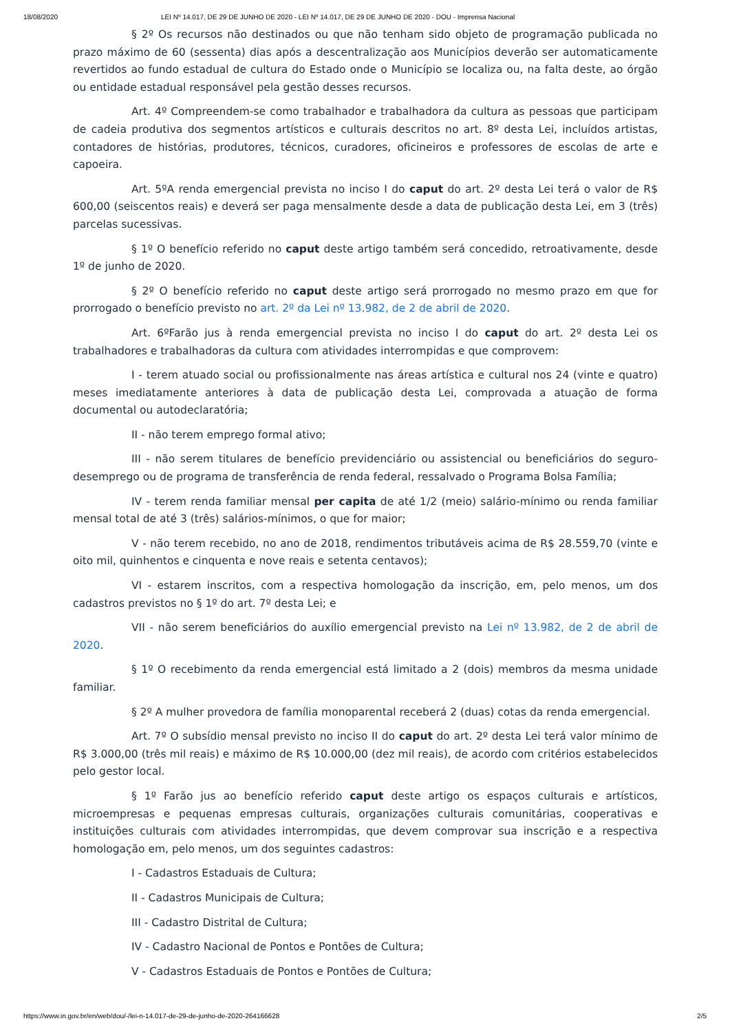18/08/2020 LEI Nº 14.017, DE 29 DE JUNHO DE 2020 - LEI Nº 14.017, DE 29 DE JUNHO DE 2020 - DOU - Imprensa Nacional
§ 2º Os recursos não destinados ou que não tenham sido objeto de programação publicada no prazo máximo de 60 (sessenta) dias após a descentralização aos Municípios deverão ser automaticamente revertidos ao fundo estadual de cultura do Estado onde o Município se localiza ou, na falta deste, ao órgão ou entidade estadual responsável pela gestão desses recursos.
Art. 4º Compreendem-se como trabalhador e trabalhadora da cultura as pessoas que participam de cadeia produtiva dos segmentos artísticos e culturais descritos no art. 8º desta Lei, incluídos artistas, contadores de histórias, produtores, técnicos, curadores, oficineiros e professores de escolas de arte e capoeira.
Art. 5ºA renda emergencial prevista no inciso I do caput do art. 2º desta Lei terá o valor de R$ 600,00 (seiscentos reais) e deverá ser paga mensalmente desde a data de publicação desta Lei, em 3 (três) parcelas sucessivas.
§ 1º O benefício referido no caput deste artigo também será concedido, retroativamente, desde 1º de junho de 2020.
§ 2º O benefício referido no caput deste artigo será prorrogado no mesmo prazo em que for prorrogado o benefício previsto no art. 2º da Lei nº 13.982, de 2 de abril de 2020.
Art. 6ºFarão jus à renda emergencial prevista no inciso I do caput do art. 2º desta Lei os trabalhadores e trabalhadoras da cultura com atividades interrompidas e que comprovem:
I - terem atuado social ou profissionalmente nas áreas artística e cultural nos 24 (vinte e quatro) meses imediatamente anteriores à data de publicação desta Lei, comprovada a atuação de forma documental ou autodeclaratória;
II - não terem emprego formal ativo;
III - não serem titulares de benefício previdenciário ou assistencial ou beneficiários do seguro-desemprego ou de programa de transferência de renda federal, ressalvado o Programa Bolsa Família;
IV - terem renda familiar mensal per capita de até 1/2 (meio) salário-mínimo ou renda familiar mensal total de até 3 (três) salários-mínimos, o que for maior;
V - não terem recebido, no ano de 2018, rendimentos tributáveis acima de R$ 28.559,70 (vinte e oito mil, quinhentos e cinquenta e nove reais e setenta centavos);
VI - estarem inscritos, com a respectiva homologação da inscrição, em, pelo menos, um dos cadastros previstos no § 1º do art. 7º desta Lei; e
VII - não serem beneficiários do auxílio emergencial previsto na Lei nº 13.982, de 2 de abril de 2020.
§ 1º O recebimento da renda emergencial está limitado a 2 (dois) membros da mesma unidade familiar.
§ 2º A mulher provedora de família monoparental receberá 2 (duas) cotas da renda emergencial.
Art. 7º O subsídio mensal previsto no inciso II do caput do art. 2º desta Lei terá valor mínimo de R$ 3.000,00 (três mil reais) e máximo de R$ 10.000,00 (dez mil reais), de acordo com critérios estabelecidos pelo gestor local.
§ 1º Farão jus ao benefício referido caput deste artigo os espaços culturais e artísticos, microempresas e pequenas empresas culturais, organizações culturais comunitárias, cooperativas e instituições culturais com atividades interrompidas, que devem comprovar sua inscrição e a respectiva homologação em, pelo menos, um dos seguintes cadastros:
I - Cadastros Estaduais de Cultura;
II - Cadastros Municipais de Cultura;
III - Cadastro Distrital de Cultura;
IV - Cadastro Nacional de Pontos e Pontões de Cultura;
V - Cadastros Estaduais de Pontos e Pontões de Cultura;
https://www.in.gov.br/en/web/dou/-/lei-n-14.017-de-29-de-junho-de-2020-264166628 2/5